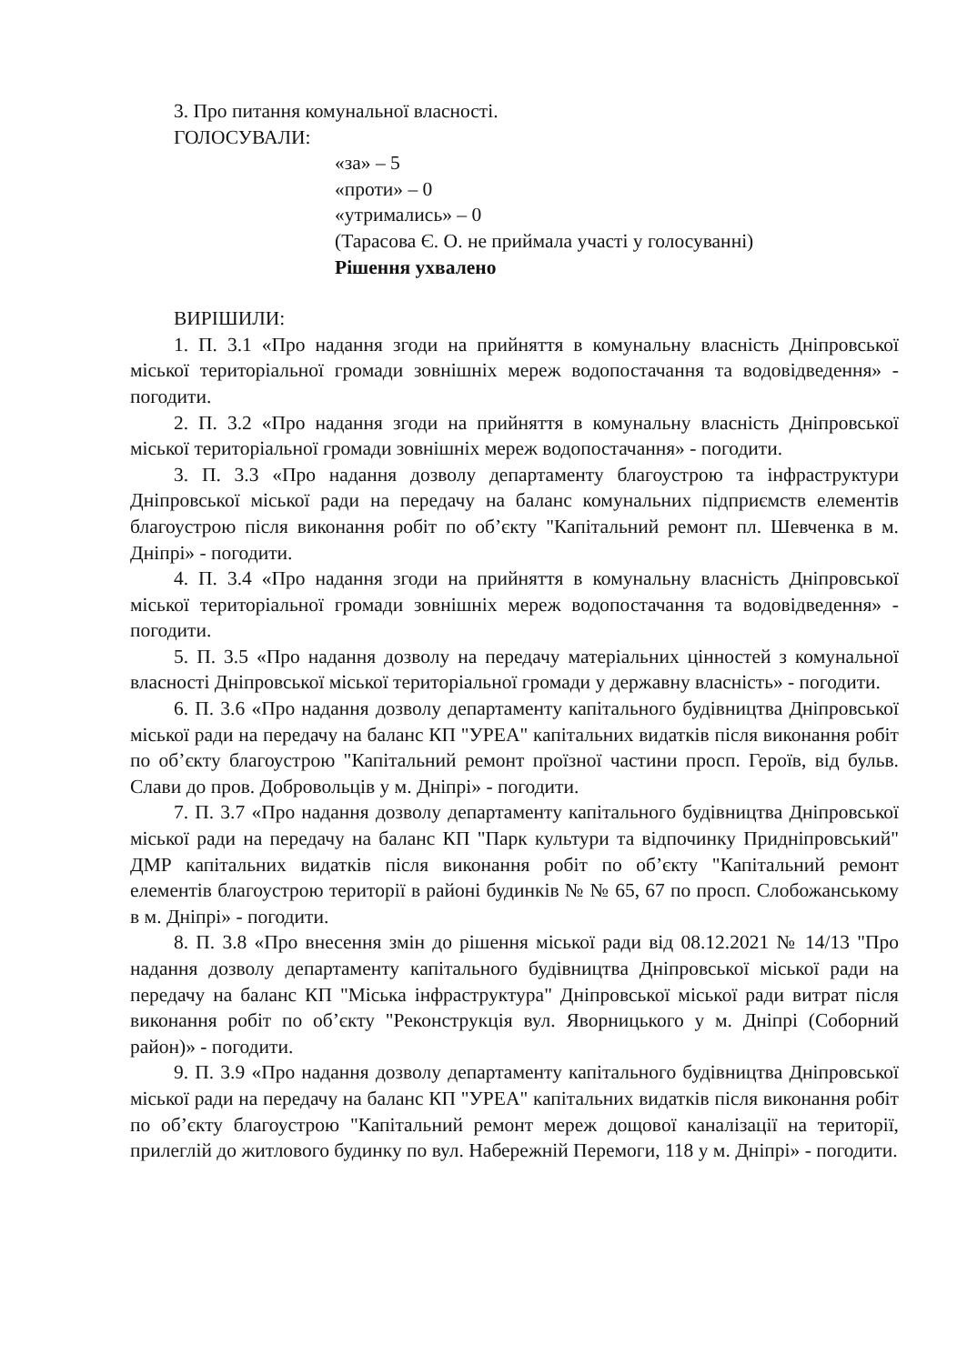3. Про питання комунальної власності.
ГОЛОСУВАЛИ:
«за» – 5
«проти» – 0
«утримались» – 0
(Тарасова Є. О. не приймала участі у голосуванні)
Рішення ухвалено
ВИРІШИЛИ:
1. П. 3.1 «Про надання згоди на прийняття в комунальну власність Дніпровської міської територіальної громади зовнішніх мереж водопостачання та водовідведення» - погодити.
2. П. 3.2 «Про надання згоди на прийняття в комунальну власність Дніпровської міської територіальної громади зовнішніх мереж водопостачання» - погодити.
3. П. 3.3 «Про надання дозволу департаменту благоустрою та інфраструктури Дніпровської міської ради на передачу на баланс комунальних підприємств елементів благоустрою після виконання робіт по об’єкту "Капітальний ремонт пл. Шевченка в м. Дніпрі» - погодити.
4. П. 3.4 «Про надання згоди на прийняття в комунальну власність Дніпровської міської територіальної громади зовнішніх мереж водопостачання та водовідведення» - погодити.
5. П. 3.5 «Про надання дозволу на передачу матеріальних цінностей з комунальної власності Дніпровської міської територіальної громади у державну власність» - погодити.
6. П. 3.6 «Про надання дозволу департаменту капітального будівництва Дніпровської міської ради на передачу на баланс КП "УРЕА" капітальних видатків після виконання робіт по об’єкту благоустрою "Капітальний ремонт проїзної частини просп. Героїв, від бульв. Слави до пров. Добровольців у м. Дніпрі» - погодити.
7. П. 3.7 «Про надання дозволу департаменту капітального будівництва Дніпровської міської ради на передачу на баланс КП "Парк культури та відпочинку Придніпровський" ДМР капітальних видатків після виконання робіт по об’єкту "Капітальний ремонт елементів благоустрою території в районі будинків № № 65, 67 по просп. Слобожанському в м. Дніпрі» - погодити.
8. П. 3.8 «Про внесення змін до рішення міської ради від 08.12.2021 № 14/13 "Про надання дозволу департаменту капітального будівництва Дніпровської міської ради на передачу на баланс КП "Міська інфраструктура" Дніпровської міської ради витрат після виконання робіт по об’єкту "Реконструкція вул. Яворницького у м. Дніпрі (Соборний район)» - погодити.
9. П. 3.9 «Про надання дозволу департаменту капітального будівництва Дніпровської міської ради на передачу на баланс КП "УРЕА" капітальних видатків після виконання робіт по об’єкту благоустрою "Капітальний ремонт мереж дощової каналізації на території, прилеглій до житлового будинку по вул. Набережній Перемоги, 118 у м. Дніпрі» - погодити.